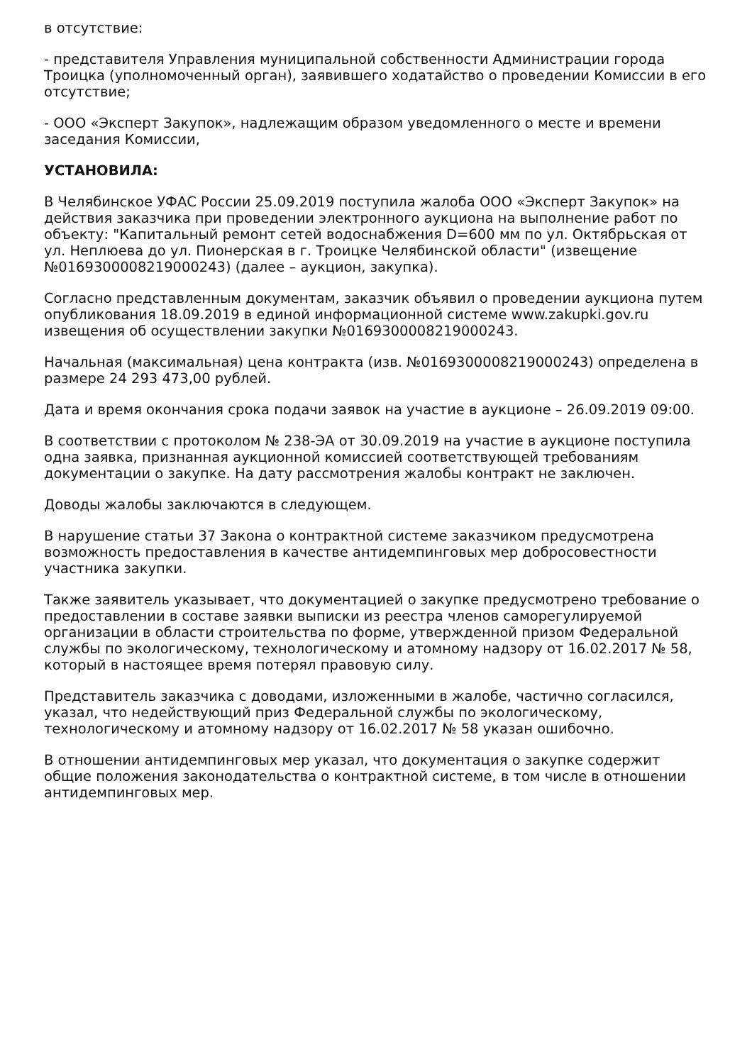в отсутствие:
- представителя Управления муниципальной собственности Администрации города Троицка (уполномоченный орган), заявившего ходатайство о проведении Комиссии в его отсутствие;
- ООО «Эксперт Закупок», надлежащим образом уведомленного о месте и времени заседания Комиссии,
УСТАНОВИЛА:
В Челябинское УФАС России 25.09.2019 поступила жалоба ООО «Эксперт Закупок» на действия заказчика при проведении электронного аукциона на выполнение работ по объекту: "Капитальный ремонт сетей водоснабжения D=600 мм по ул. Октябрьская от ул. Неплюева до ул. Пионерская в г. Троицке Челябинской области" (извещение №0169300008219000243) (далее – аукцион, закупка).
Согласно представленным документам, заказчик объявил о проведении аукциона путем опубликования 18.09.2019 в единой информационной системе www.zakupki.gov.ru извещения об осуществлении закупки №0169300008219000243.
Начальная (максимальная) цена контракта (изв. №0169300008219000243) определена в размере 24 293 473,00 рублей.
Дата и время окончания срока подачи заявок на участие в аукционе – 26.09.2019 09:00.
В соответствии с протоколом № 238-ЭА от 30.09.2019 на участие в аукционе поступила одна заявка, признанная аукционной комиссией соответствующей требованиям документации о закупке. На дату рассмотрения жалобы контракт не заключен.
Доводы жалобы заключаются в следующем.
В нарушение статьи 37 Закона о контрактной системе заказчиком предусмотрена возможность предоставления в качестве антидемпинговых мер добросовестности участника закупки.
Также заявитель указывает, что документацией о закупке предусмотрено требование о предоставлении в составе заявки выписки из реестра членов саморегулируемой организации в области строительства по форме, утвержденной призом Федеральной службы по экологическому, технологическому и атомному надзору от 16.02.2017 № 58, который в настоящее время потерял правовую силу.
Представитель заказчика с доводами, изложенными в жалобе, частично согласился, указал, что недействующий приз Федеральной службы по экологическому, технологическому и атомному надзору от 16.02.2017 № 58 указан ошибочно.
В отношении антидемпинговых мер указал, что документация о закупке содержит общие положения законодательства о контрактной системе, в том числе в отношении антидемпинговых мер.